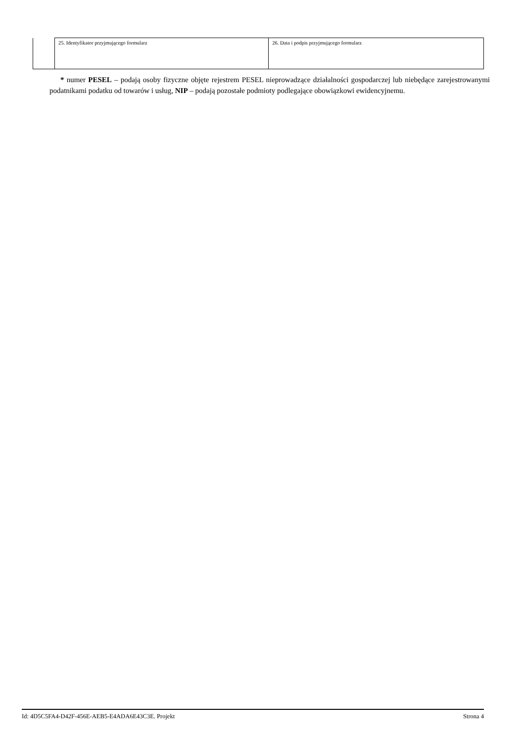| | 25. Identyfikator przyjmującego formularz | 26. Data i podpis przyjmującego formularz |
* numer PESEL – podają osoby fizyczne objęte rejestrem PESEL nieprowadzące działalności gospodarczej lub niebędące zarejestrowanymi podatnikami podatku od towarów i usług, NIP – podają pozostałe podmioty podlegające obowiązkowi ewidencyjnemu.
Id: 4D5C5FA4-D42F-456E-AEB5-E4ADA6E43C3E. Projekt Strona 4